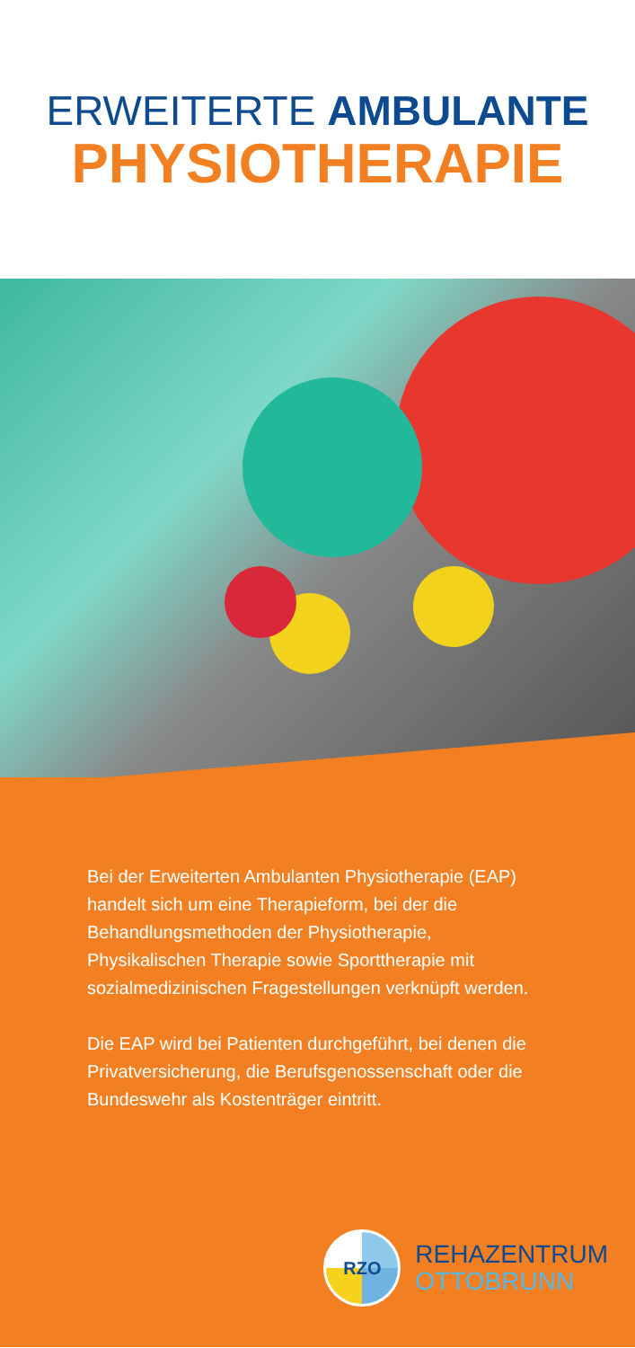ERWEITERTE AMBULANTE
PHYSIOTHERAPIE
Bei der Erweiterten Ambulanten Physiotherapie (EAP) handelt sich um eine Therapieform, bei der die Behandlungsmethoden der Physiotherapie, Physikalischen Therapie sowie Sporttherapie mit sozialmedizinischen Fragestellungen verknüpft werden.
Die EAP wird bei Patienten durchgeführt, bei denen die Privatversicherung, die Berufsgenossenschaft oder die Bundeswehr als Kostenträger eintritt.
RZO
REHAZENTRUM
OTTOBRUNN